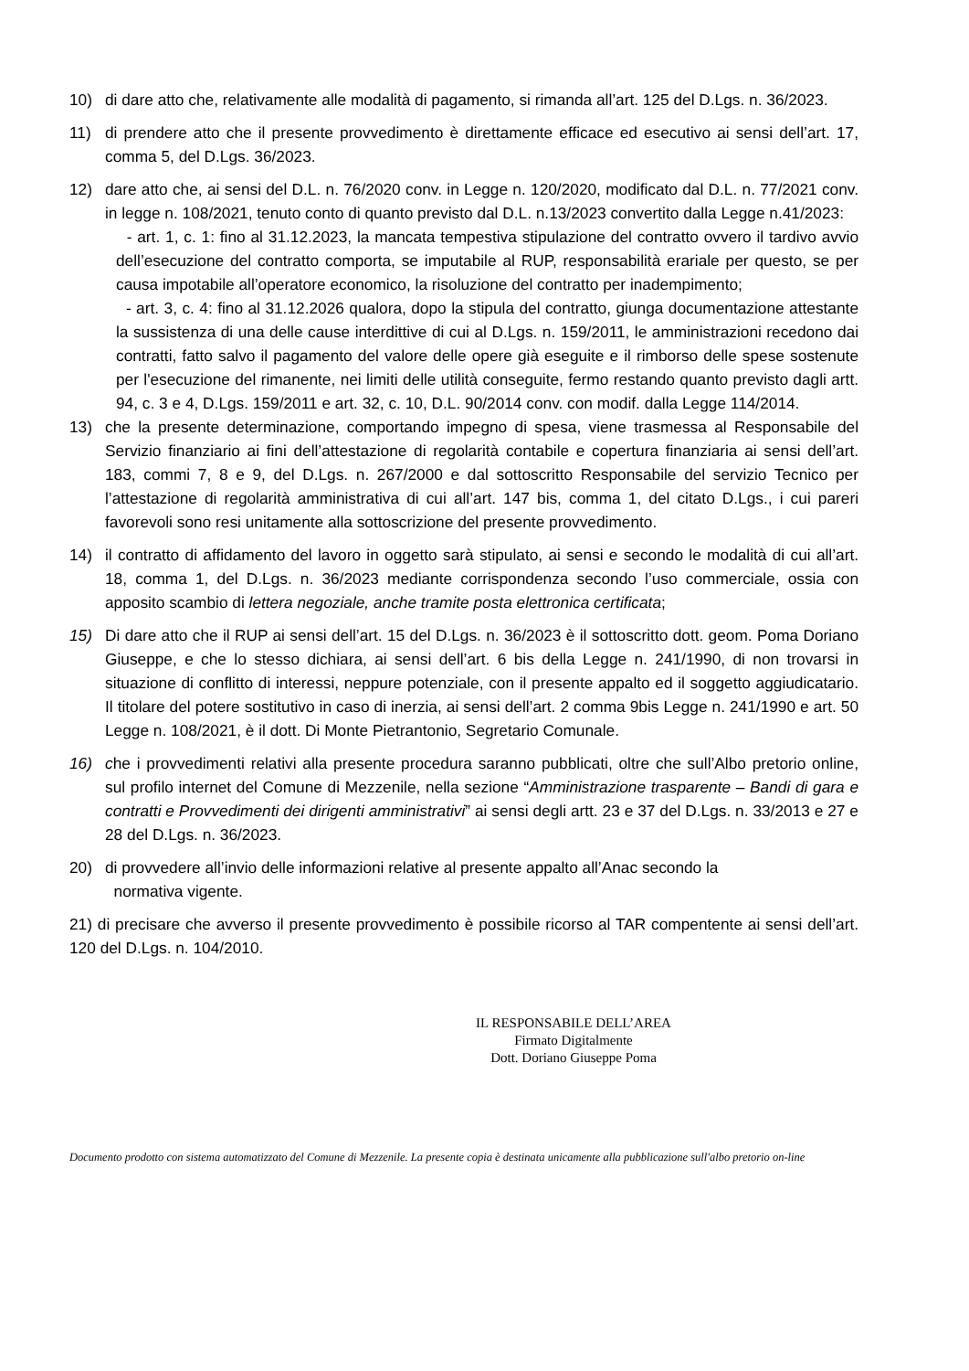10) di dare atto che, relativamente alle modalità di pagamento, si rimanda all’art. 125 del D.Lgs. n. 36/2023.
11) di prendere atto che il presente provvedimento è direttamente efficace ed esecutivo ai sensi dell’art. 17, comma 5, del D.Lgs. 36/2023.
12) dare atto che, ai sensi del D.L. n. 76/2020 conv. in Legge n. 120/2020, modificato dal D.L. n. 77/2021 conv. in legge n. 108/2021, tenuto conto di quanto previsto dal D.L. n.13/2023 convertito dalla Legge n.41/2023:
- art. 1, c. 1: fino al 31.12.2023, la mancata tempestiva stipulazione del contratto ovvero il tardivo avvio dell’esecuzione del contratto comporta, se imputabile al RUP, responsabilità erariale per questo, se per causa impotabile all’operatore economico, la risoluzione del contratto per inadempimento;
- art. 3, c. 4: fino al 31.12.2026 qualora, dopo la stipula del contratto, giunga documentazione attestante la sussistenza di una delle cause interdittive di cui al D.Lgs. n. 159/2011, le amministrazioni recedono dai contratti, fatto salvo il pagamento del valore delle opere già eseguite e il rimborso delle spese sostenute per l'esecuzione del rimanente, nei limiti delle utilità conseguite, fermo restando quanto previsto dagli artt. 94, c. 3 e 4, D.Lgs. 159/2011 e art. 32, c. 10, D.L. 90/2014 conv. con modif. dalla Legge 114/2014.
13) che la presente determinazione, comportando impegno di spesa, viene trasmessa al Responsabile del Servizio finanziario ai fini dell’attestazione di regolarità contabile e copertura finanziaria ai sensi dell’art. 183, commi 7, 8 e 9, del D.Lgs. n. 267/2000 e dal sottoscritto Responsabile del servizio Tecnico per l’attestazione di regolarità amministrativa di cui all’art. 147 bis, comma 1, del citato D.Lgs., i cui pareri favorevoli sono resi unitamente alla sottoscrizione del presente provvedimento.
14) il contratto di affidamento del lavoro in oggetto sarà stipulato, ai sensi e secondo le modalità di cui all’art. 18, comma 1, del D.Lgs. n. 36/2023 mediante corrispondenza secondo l’uso commerciale, ossia con apposito scambio di lettera negoziale, anche tramite posta elettronica certificata;
15) Di dare atto che il RUP ai sensi dell’art. 15 del D.Lgs. n. 36/2023 è il sottoscritto dott. geom. Poma Doriano Giuseppe, e che lo stesso dichiara, ai sensi dell’art. 6 bis della Legge n. 241/1990, di non trovarsi in situazione di conflitto di interessi, neppure potenziale, con il presente appalto ed il soggetto aggiudicatario. Il titolare del potere sostitutivo in caso di inerzia, ai sensi dell’art. 2 comma 9bis Legge n. 241/1990 e art. 50 Legge n. 108/2021, è il dott. Di Monte Pietrantonio, Segretario Comunale.
16) che i provvedimenti relativi alla presente procedura saranno pubblicati, oltre che sull’Albo pretorio online, sul profilo internet del Comune di Mezzenile, nella sezione “Amministrazione trasparente – Bandi di gara e contratti e Provvedimenti dei dirigenti amministrativi” ai sensi degli artt. 23 e 37 del D.Lgs. n. 33/2013 e 27 e 28 del D.Lgs. n. 36/2023.
20) di provvedere all’invio delle informazioni relative al presente appalto all’Anac secondo la
normativa vigente.
21) di precisare che avverso il presente provvedimento è possibile ricorso al TAR compentente ai sensi dell’art. 120 del D.Lgs. n. 104/2010.
IL RESPONSABILE DELL’AREA
Firmato Digitalmente
Dott. Doriano Giuseppe Poma
Documento prodotto con sistema automatizzato del Comune di Mezzenile. La presente copia è destinata unicamente alla pubblicazione sull'albo pretorio on-line